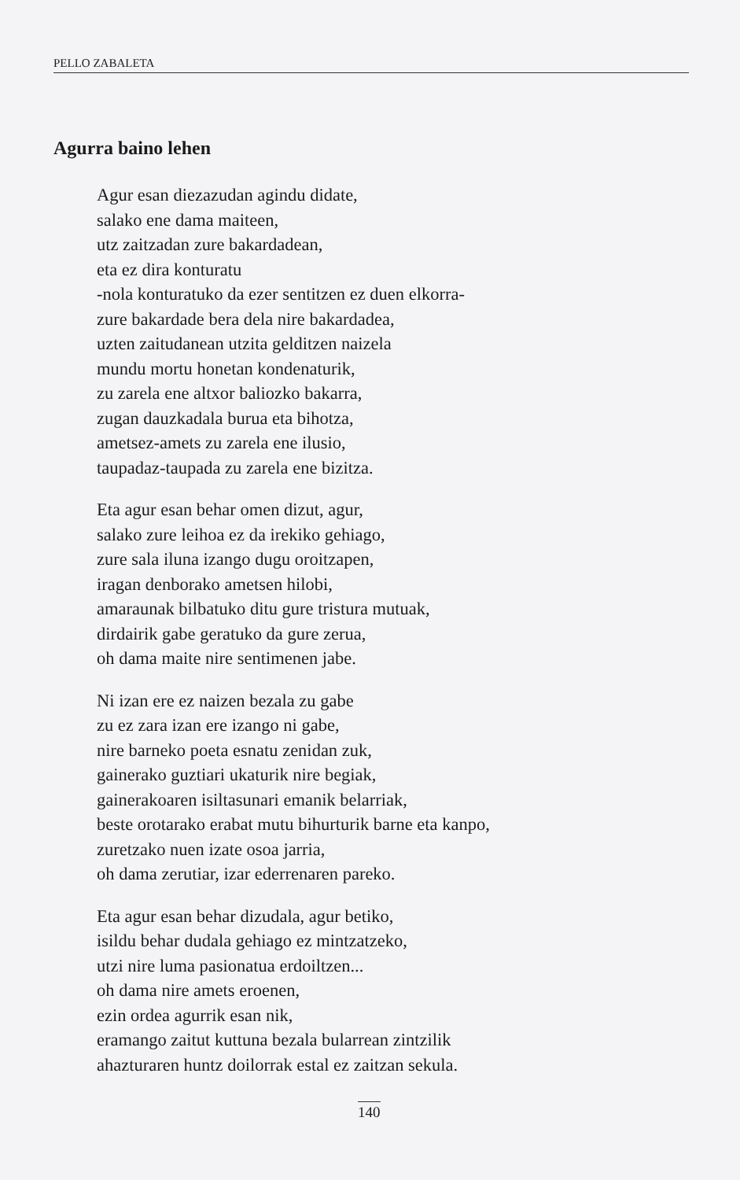PELLO ZABALETA
Agurra baino lehen
Agur esan diezazudan agindu didate,
salako ene dama maiteen,
utz zaitzadan zure bakardadean,
eta ez dira konturatu
-nola konturatuko da ezer sentitzen ez duen elkorra-
zure bakardade bera dela nire bakardadea,
uzten zaitudanean utzita gelditzen naizela
mundu mortu honetan kondenaturik,
zu zarela ene altxor baliozko bakarra,
zugan dauzkadala burua eta bihotza,
ametsez-amets zu zarela ene ilusio,
taupadaz-taupada zu zarela ene bizitza.
Eta agur esan behar omen dizut, agur,
salako zure leihoa ez da irekiko gehiago,
zure sala iluna izango dugu oroitzapen,
iragan denborako ametsen hilobi,
amaraunak bilbatuko ditu gure tristura mutuak,
dirdairik gabe geratuko da gure zerua,
oh dama maite nire sentimenen jabe.
Ni izan ere ez naizen bezala zu gabe
zu ez zara izan ere izango ni gabe,
nire barneko poeta esnatu zenidan zuk,
gainerako guztiari ukaturik nire begiak,
gainerakoaren isiltasunari emanik belarriak,
beste orotarako erabat mutu bihurturik barne eta kanpo,
zuretzako nuen izate osoa jarria,
oh dama zerutiar, izar ederrenaren pareko.
Eta agur esan behar dizudala, agur betiko,
isildu behar dudala gehiago ez mintzatzeko,
utzi nire luma pasionatua erdoiltzen...
oh dama nire amets eroenen,
ezin ordea agurrik esan nik,
eramango zaitut kuttuna bezala bularrean zintzilik
ahazturaren huntz doilorrak estal ez zaitzan sekula.
140